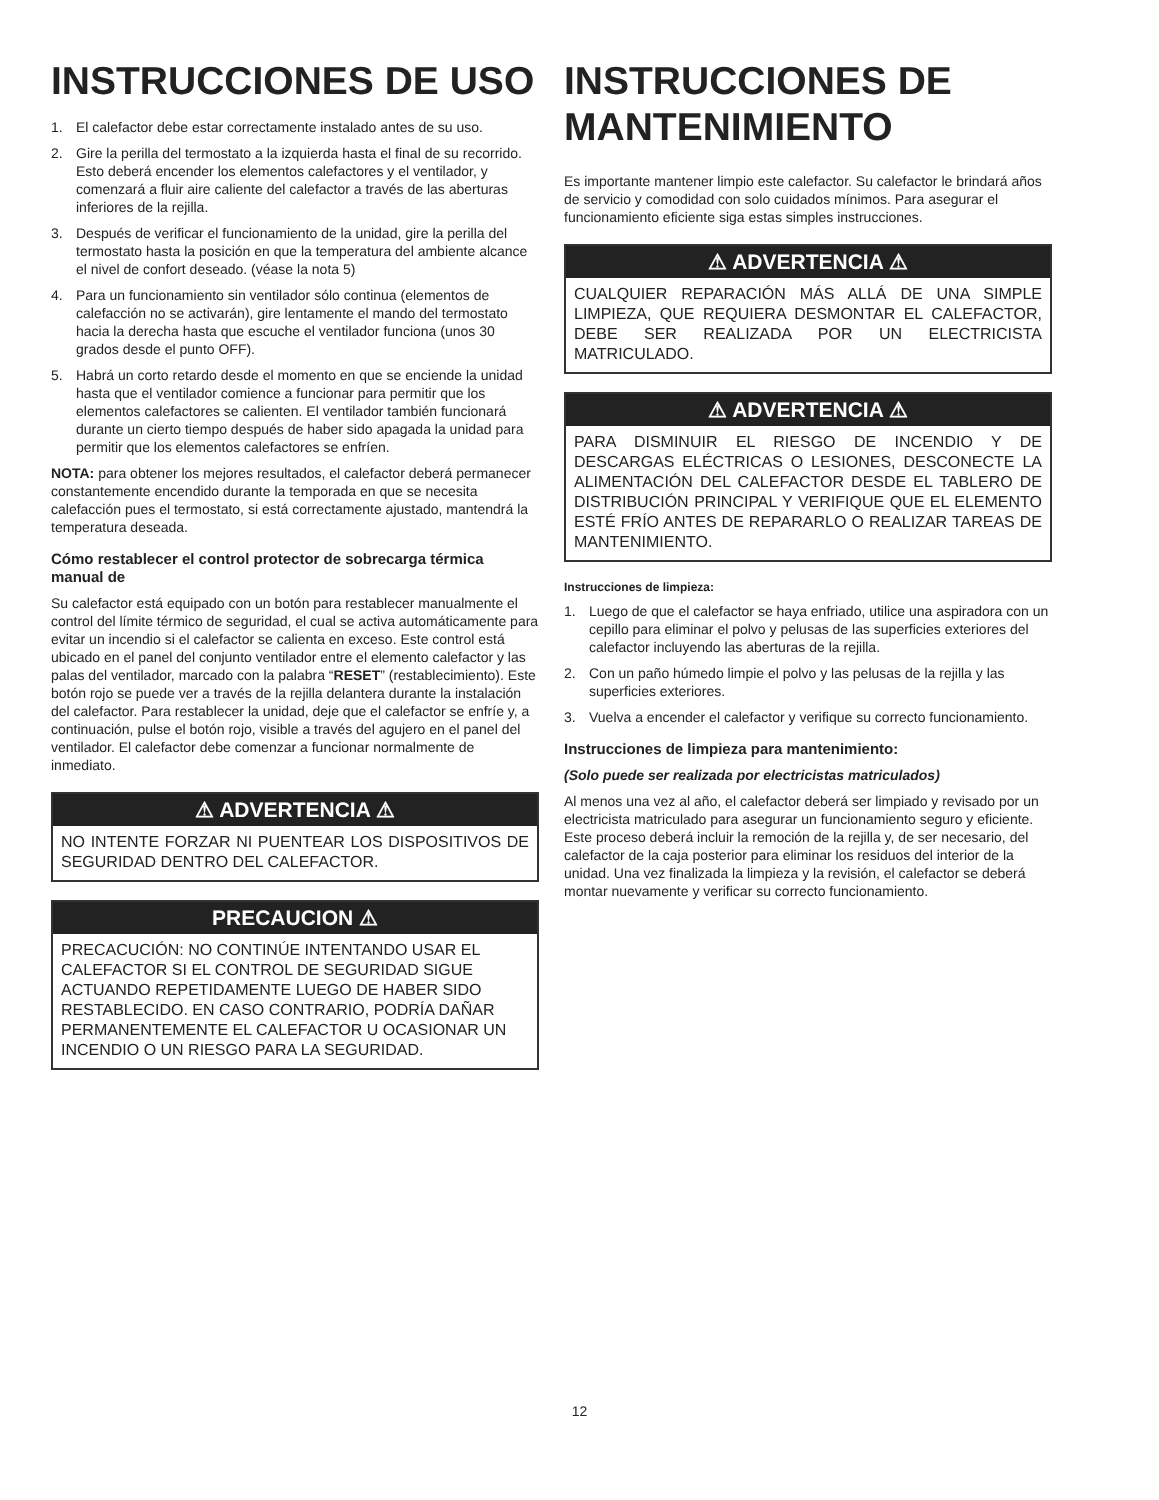INSTRUCCIONES DE USO
1. El calefactor debe estar correctamente instalado antes de su uso.
2. Gire la perilla del termostato a la izquierda hasta el final de su recorrido. Esto deberá encender los elementos calefactores y el ventilador, y comenzará a fluir aire caliente del calefactor a través de las aberturas inferiores de la rejilla.
3. Después de verificar el funcionamiento de la unidad, gire la perilla del termostato hasta la posición en que la temperatura del ambiente alcance el nivel de confort deseado. (véase la nota 5)
4. Para un funcionamiento sin ventilador sólo continua (elementos de calefacción no se activarán), gire lentamente el mando del termostato hacia la derecha hasta que escuche el ventilador funciona (unos 30 grados desde el punto OFF).
5. Habrá un corto retardo desde el momento en que se enciende la unidad hasta que el ventilador comience a funcionar para permitir que los elementos calefactores se calienten. El ventilador también funcionará durante un cierto tiempo después de haber sido apagada la unidad para permitir que los elementos calefactores se enfríen.
NOTA: para obtener los mejores resultados, el calefactor deberá permanecer constantemente encendido durante la temporada en que se necesita calefacción pues el termostato, si está correctamente ajustado, mantendrá la temperatura deseada.
Cómo restablecer el control protector de sobrecarga térmica manual de
Su calefactor está equipado con un botón para restablecer manualmente el control del límite térmico de seguridad, el cual se activa automáticamente para evitar un incendio si el calefactor se calienta en exceso. Este control está ubicado en el panel del conjunto ventilador entre el elemento calefactor y las palas del ventilador, marcado con la palabra “RESET” (restablecimiento). Este botón rojo se puede ver a través de la rejilla delantera durante la instalación del calefactor. Para restablecer la unidad, deje que el calefactor se enfríe y, a continuación, pulse el botón rojo, visible a través del agujero en el panel del ventilador. El calefactor debe comenzar a funcionar normalmente de inmediato.
⚠ ADVERTENCIA ⚠
NO INTENTE FORZAR NI PUENTEAR LOS DISPOSITIVOS DE SEGURIDAD DENTRO DEL CALEFACTOR.
PRECAUCION ⚠
PRECACUCIÓN: NO CONTINÚE INTENTANDO USAR EL CALEFACTOR SI EL CONTROL DE SEGURIDAD SIGUE ACTUANDO REPETIDAMENTE LUEGO DE HABER SIDO RESTABLECIDO. EN CASO CONTRARIO, PODRÍA DAÑAR PERMANENTEMENTE EL CALEFACTOR U OCASIONAR UN INCENDIO O UN RIESGO PARA LA SEGURIDAD.
INSTRUCCIONES DE MANTENIMIENTO
Es importante mantener limpio este calefactor. Su calefactor le brindará años de servicio y comodidad con solo cuidados mínimos. Para asegurar el funcionamiento eficiente siga estas simples instrucciones.
⚠ ADVERTENCIA ⚠
CUALQUIER REPARACIÓN MÁS ALLÁ DE UNA SIMPLE LIMPIEZA, QUE REQUIERA DESMONTAR EL CALEFACTOR, DEBE SER REALIZADA POR UN ELECTRICISTA MATRICULADO.
⚠ ADVERTENCIA ⚠
PARA DISMINUIR EL RIESGO DE INCENDIO Y DE DESCARGAS ELÉCTRICAS O LESIONES, DESCONECTE LA ALIMENTACIÓN DEL CALEFACTOR DESDE EL TABLERO DE DISTRIBUCIÓN PRINCIPAL Y VERIFIQUE QUE EL ELEMENTO ESTÉ FRÍO ANTES DE REPARARLO O REALIZAR TAREAS DE MANTENIMIENTO.
Instrucciones de limpieza:
1. Luego de que el calefactor se haya enfriado, utilice una aspiradora con un cepillo para eliminar el polvo y pelusas de las superficies exteriores del calefactor incluyendo las aberturas de la rejilla.
2. Con un paño húmedo limpie el polvo y las pelusas de la rejilla y las superficies exteriores.
3. Vuelva a encender el calefactor y verifique su correcto funcionamiento.
Instrucciones de limpieza para mantenimiento:
(Solo puede ser realizada por electricistas matriculados)
Al menos una vez al año, el calefactor deberá ser limpiado y revisado por un electricista matriculado para asegurar un funcionamiento seguro y eficiente. Este proceso deberá incluir la remoción de la rejilla y, de ser necesario, del calefactor de la caja posterior para eliminar los residuos del interior de la unidad. Una vez finalizada la limpieza y la revisión, el calefactor se deberá montar nuevamente y verificar su correcto funcionamiento.
12